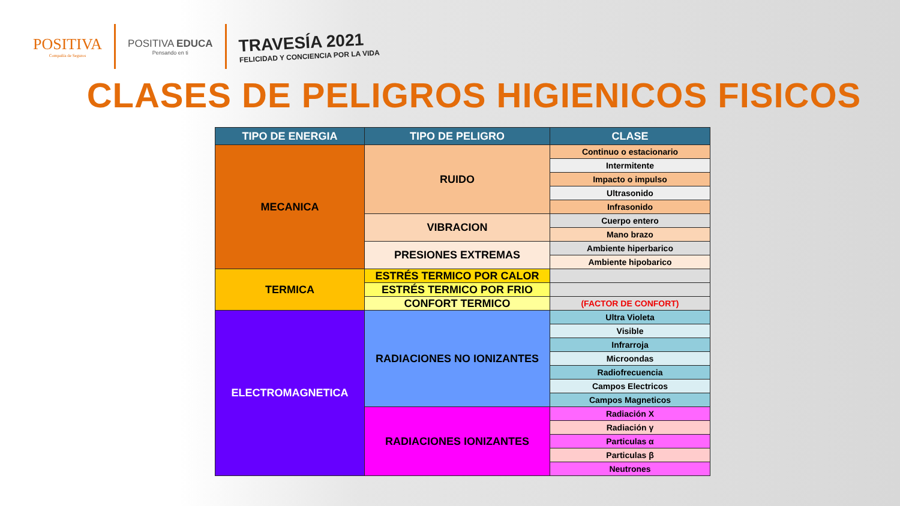POSITIVA
Compañía de Seguros
POSITIVA EDUCA
Pensando en ti
TRAVESÍA 2021
FELICIDAD Y CONCIENCIA POR LA VIDA
CLASES DE PELIGROS HIGIENICOS FISICOS
| TIPO DE ENERGIA | TIPO DE PELIGRO | CLASE |
| --- | --- | --- |
| MECANICA | RUIDO | Continuo o estacionario |
| | | Intermitente |
| | | Impacto o impulso |
| | | Ultrasonido |
| | | Infrasonido |
| | VIBRACION | Cuerpo entero |
| | | Mano brazo |
| | PRESIONES EXTREMAS | Ambiente hiperbarico |
| | | Ambiente hipobarico |
| TERMICA | ESTRÉS TERMICO POR CALOR | |
| | ESTRÉS TERMICO POR FRIO | |
| | CONFORT TERMICO | (FACTOR DE CONFORT) |
| ELECTROMAGNETICA | RADIACIONES NO IONIZANTES | Ultra Violeta |
| | | Visible |
| | | Infrarroja |
| | | Microondas |
| | | Radiofrecuencia |
| | | Campos Electricos |
| | | Campos Magneticos |
| | RADIACIONES IONIZANTES | Radiación X |
| | | Radiación γ |
| | | Particulas α |
| | | Particulas β |
| | | Neutrones |